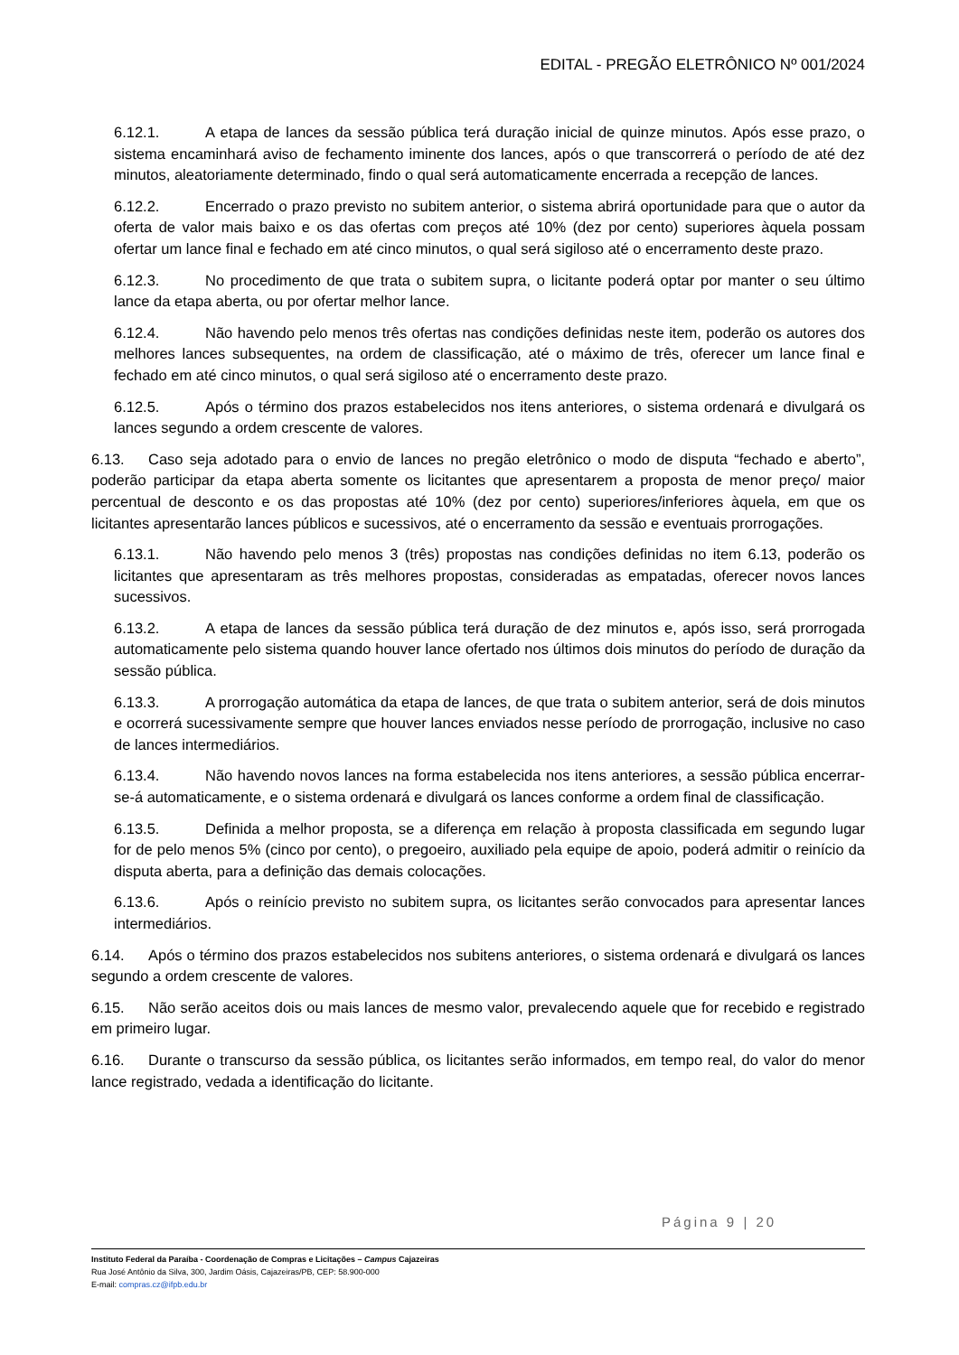EDITAL - PREGÃO ELETRÔNICO Nº 001/2024
6.12.1. A etapa de lances da sessão pública terá duração inicial de quinze minutos. Após esse prazo, o sistema encaminhará aviso de fechamento iminente dos lances, após o que transcorrerá o período de até dez minutos, aleatoriamente determinado, findo o qual será automaticamente encerrada a recepção de lances.
6.12.2. Encerrado o prazo previsto no subitem anterior, o sistema abrirá oportunidade para que o autor da oferta de valor mais baixo e os das ofertas com preços até 10% (dez por cento) superiores àquela possam ofertar um lance final e fechado em até cinco minutos, o qual será sigiloso até o encerramento deste prazo.
6.12.3. No procedimento de que trata o subitem supra, o licitante poderá optar por manter o seu último lance da etapa aberta, ou por ofertar melhor lance.
6.12.4. Não havendo pelo menos três ofertas nas condições definidas neste item, poderão os autores dos melhores lances subsequentes, na ordem de classificação, até o máximo de três, oferecer um lance final e fechado em até cinco minutos, o qual será sigiloso até o encerramento deste prazo.
6.12.5. Após o término dos prazos estabelecidos nos itens anteriores, o sistema ordenará e divulgará os lances segundo a ordem crescente de valores.
6.13. Caso seja adotado para o envio de lances no pregão eletrônico o modo de disputa “fechado e aberto”, poderão participar da etapa aberta somente os licitantes que apresentarem a proposta de menor preço/ maior percentual de desconto e os das propostas até 10% (dez por cento) superiores/inferiores àquela, em que os licitantes apresentarão lances públicos e sucessivos, até o encerramento da sessão e eventuais prorrogações.
6.13.1. Não havendo pelo menos 3 (três) propostas nas condições definidas no item 6.13, poderão os licitantes que apresentaram as três melhores propostas, consideradas as empatadas, oferecer novos lances sucessivos.
6.13.2. A etapa de lances da sessão pública terá duração de dez minutos e, após isso, será prorrogada automaticamente pelo sistema quando houver lance ofertado nos últimos dois minutos do período de duração da sessão pública.
6.13.3. A prorrogação automática da etapa de lances, de que trata o subitem anterior, será de dois minutos e ocorrerá sucessivamente sempre que houver lances enviados nesse período de prorrogação, inclusive no caso de lances intermediários.
6.13.4. Não havendo novos lances na forma estabelecida nos itens anteriores, a sessão pública encerrar-se-á automaticamente, e o sistema ordenará e divulgará os lances conforme a ordem final de classificação.
6.13.5. Definida a melhor proposta, se a diferença em relação à proposta classificada em segundo lugar for de pelo menos 5% (cinco por cento), o pregoeiro, auxiliado pela equipe de apoio, poderá admitir o reinício da disputa aberta, para a definição das demais colocações.
6.13.6. Após o reinício previsto no subitem supra, os licitantes serão convocados para apresentar lances intermediários.
6.14. Após o término dos prazos estabelecidos nos subitens anteriores, o sistema ordenará e divulgará os lances segundo a ordem crescente de valores.
6.15. Não serão aceitos dois ou mais lances de mesmo valor, prevalecendo aquele que for recebido e registrado em primeiro lugar.
6.16. Durante o transcurso da sessão pública, os licitantes serão informados, em tempo real, do valor do menor lance registrado, vedada a identificação do licitante.
Página 9 | 20
Instituto Federal da Paraíba - Coordenação de Compras e Licitações – Campus Cajazeiras
Rua José Antônio da Silva, 300, Jardim Oásis, Cajazeiras/PB, CEP: 58.900-000
E-mail: compras.cz@ifpb.edu.br